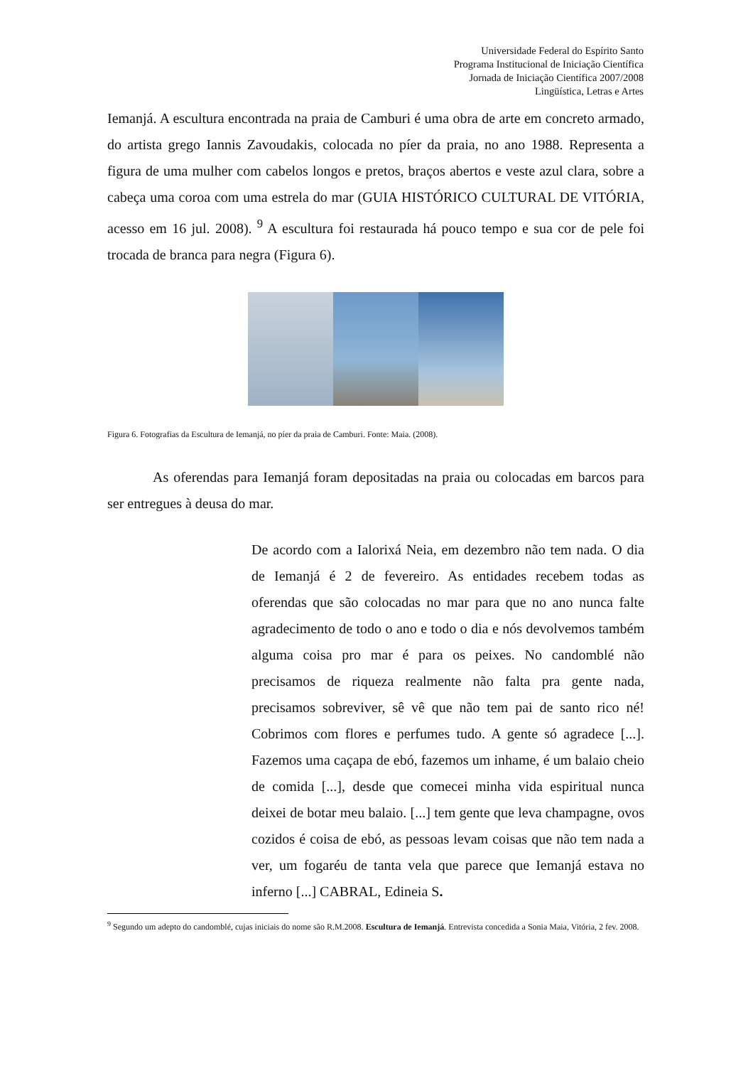Universidade Federal do Espírito Santo
Programa Institucional de Iniciação Científica
Jornada de Iniciação Científica 2007/2008
Lingüística, Letras e Artes
Iemanjá. A escultura encontrada na praia de Camburi é uma obra de arte em concreto armado, do artista grego Iannis Zavoudakis, colocada no píer da praia, no ano 1988. Representa a figura de uma mulher com cabelos longos e pretos, braços abertos e veste azul clara, sobre a cabeça uma coroa com uma estrela do mar (GUIA HISTÓRICO CULTURAL DE VITÓRIA, acesso em 16 jul. 2008). <sup>9</sup> A escultura foi restaurada há pouco tempo e sua cor de pele foi trocada de branca para negra (Figura 6).
Figura 6. Fotografias da Escultura de Iemanjá, no píer da praia de Camburi. Fonte: Maia. (2008).
As oferendas para Iemanjá foram depositadas na praia ou colocadas em barcos para ser entregues à deusa do mar.
De acordo com a Ialorixá Neia, em dezembro não tem nada. O dia de Iemanjá é 2 de fevereiro. As entidades recebem todas as oferendas que são colocadas no mar para que no ano nunca falte agradecimento de todo o ano e todo o dia e nós devolvemos também alguma coisa pro mar é para os peixes. No candomblé não precisamos de riqueza realmente não falta pra gente nada, precisamos sobreviver, sê vê que não tem pai de santo rico né! Cobrimos com flores e perfumes tudo. A gente só agradece [...]. Fazemos uma caçapa de ebó, fazemos um inhame, é um balaio cheio de comida [...], desde que comecei minha vida espiritual nunca deixei de botar meu balaio. [...] tem gente que leva champagne, ovos cozidos é coisa de ebó, as pessoas levam coisas que não tem nada a ver, um fogaréu de tanta vela que parece que Iemanjá estava no inferno [...] CABRAL, Edineia S.
<sup>9</sup> Segundo um adepto do candomblé, cujas iniciais do nome são R.M.2008. Escultura de Iemanjá. Entrevista concedida a Sonia Maia, Vitória, 2 fev. 2008.